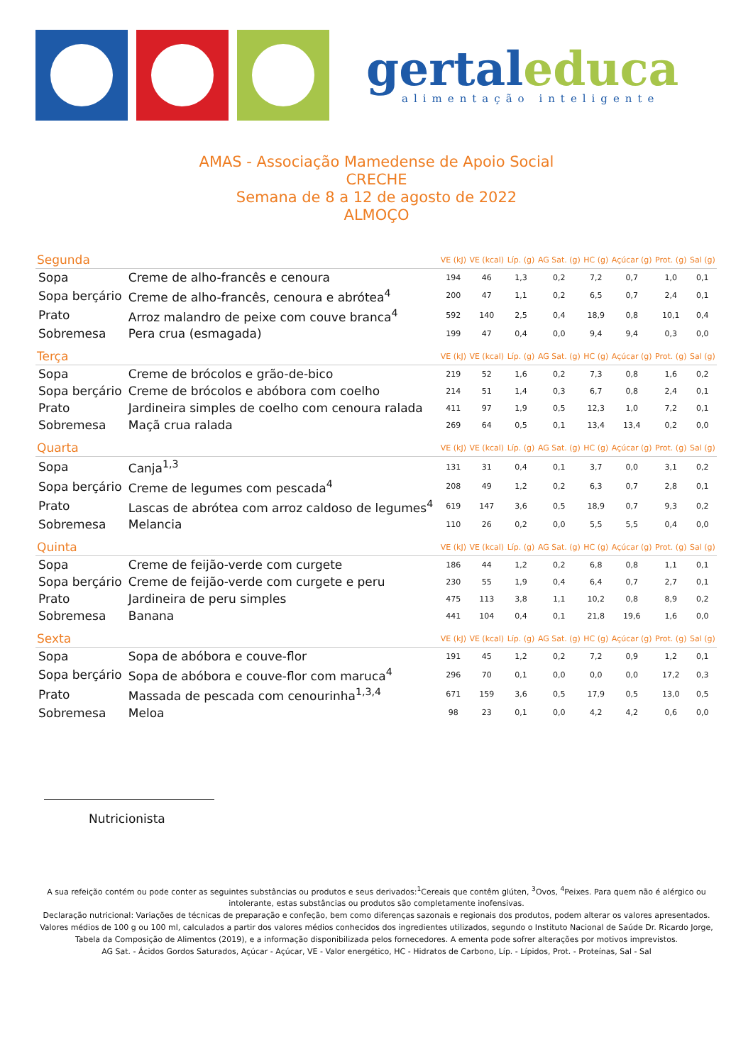gertal educa
alimentação inteligente
AMAS - Associação Mamedense de Apoio Social
CRECHE
Semana de 8 a 12 de agosto de 2022
ALMOÇO
| Segunda | | VE (kJ) | VE (kcal) | Líp. (g) | AG Sat. (g) | HC (g) | Açúcar (g) | Prot. (g) | Sal (g) |
| --- | --- | --- | --- | --- | --- | --- | --- | --- | --- |
| Sopa | Creme de alho-francês e cenoura | 194 | 46 | 1,3 | 0,2 | 7,2 | 0,7 | 1,0 | 0,1 |
| Sopa berçário | Creme de alho-francês, cenoura e abrótea<sup>4</sup> | 200 | 47 | 1,1 | 0,2 | 6,5 | 0,7 | 2,4 | 0,1 |
| Prato | Arroz malandro de peixe com couve branca<sup>4</sup> | 592 | 140 | 2,5 | 0,4 | 18,9 | 0,8 | 10,1 | 0,4 |
| Sobremesa | Pera crua (esmagada) | 199 | 47 | 0,4 | 0,0 | 9,4 | 9,4 | 0,3 | 0,0 |
| Terça | | VE (kJ) | VE (kcal) | Líp. (g) | AG Sat. (g) | HC (g) | Açúcar (g) | Prot. (g) | Sal (g) |
| Sopa | Creme de brócolos e grão-de-bico | 219 | 52 | 1,6 | 0,2 | 7,3 | 0,8 | 1,6 | 0,2 |
| Sopa berçário | Creme de brócolos e abóbora com coelho | 214 | 51 | 1,4 | 0,3 | 6,7 | 0,8 | 2,4 | 0,1 |
| Prato | Jardineira simples de coelho com cenoura ralada | 411 | 97 | 1,9 | 0,5 | 12,3 | 1,0 | 7,2 | 0,1 |
| Sobremesa | Maçã crua ralada | 269 | 64 | 0,5 | 0,1 | 13,4 | 13,4 | 0,2 | 0,0 |
| Quarta | | VE (kJ) | VE (kcal) | Líp. (g) | AG Sat. (g) | HC (g) | Açúcar (g) | Prot. (g) | Sal (g) |
| Sopa | Canja<sup>1,3</sup> | 131 | 31 | 0,4 | 0,1 | 3,7 | 0,0 | 3,1 | 0,2 |
| Sopa berçário | Creme de legumes com pescada<sup>4</sup> | 208 | 49 | 1,2 | 0,2 | 6,3 | 0,7 | 2,8 | 0,1 |
| Prato | Lascas de abrótea com arroz caldoso de legumes<sup>4</sup> | 619 | 147 | 3,6 | 0,5 | 18,9 | 0,7 | 9,3 | 0,2 |
| Sobremesa | Melancia | 110 | 26 | 0,2 | 0,0 | 5,5 | 5,5 | 0,4 | 0,0 |
| Quinta | | VE (kJ) | VE (kcal) | Líp. (g) | AG Sat. (g) | HC (g) | Açúcar (g) | Prot. (g) | Sal (g) |
| Sopa | Creme de feijão-verde com curgete | 186 | 44 | 1,2 | 0,2 | 6,8 | 0,8 | 1,1 | 0,1 |
| Sopa berçário | Creme de feijão-verde com curgete e peru | 230 | 55 | 1,9 | 0,4 | 6,4 | 0,7 | 2,7 | 0,1 |
| Prato | Jardineira de peru simples | 475 | 113 | 3,8 | 1,1 | 10,2 | 0,8 | 8,9 | 0,2 |
| Sobremesa | Banana | 441 | 104 | 0,4 | 0,1 | 21,8 | 19,6 | 1,6 | 0,0 |
| Sexta | | VE (kJ) | VE (kcal) | Líp. (g) | AG Sat. (g) | HC (g) | Açúcar (g) | Prot. (g) | Sal (g) |
| Sopa | Sopa de abóbora e couve-flor | 191 | 45 | 1,2 | 0,2 | 7,2 | 0,9 | 1,2 | 0,1 |
| Sopa berçário | Sopa de abóbora e couve-flor com maruca<sup>4</sup> | 296 | 70 | 0,1 | 0,0 | 0,0 | 0,0 | 17,2 | 0,3 |
| Prato | Massada de pescada com cenourinha<sup>1,3,4</sup> | 671 | 159 | 3,6 | 0,5 | 17,9 | 0,5 | 13,0 | 0,5 |
| Sobremesa | Meloa | 98 | 23 | 0,1 | 0,0 | 4,2 | 4,2 | 0,6 | 0,0 |
Nutricionista
A sua refeição contém ou pode conter as seguintes substâncias ou produtos e seus derivados:<sup>1</sup>Cereais que contêm glúten, <sup>3</sup>Ovos, <sup>4</sup>Peixes. Para quem não é alérgico ou intolerante, estas substâncias ou produtos são completamente inofensivas.
Declaração nutricional: Variações de técnicas de preparação e confeção, bem como diferenças sazonais e regionais dos produtos, podem alterar os valores apresentados. Valores médios de 100 g ou 100 ml, calculados a partir dos valores médios conhecidos dos ingredientes utilizados, segundo o Instituto Nacional de Saúde Dr. Ricardo Jorge, Tabela da Composição de Alimentos (2019), e a informação disponibilizada pelos fornecedores. A ementa pode sofrer alterações por motivos imprevistos.
AG Sat. - Ácidos Gordos Saturados, Açúcar - Açúcar, VE - Valor energético, HC - Hidratos de Carbono, Líp. - Lípidos, Prot. - Proteínas, Sal - Sal